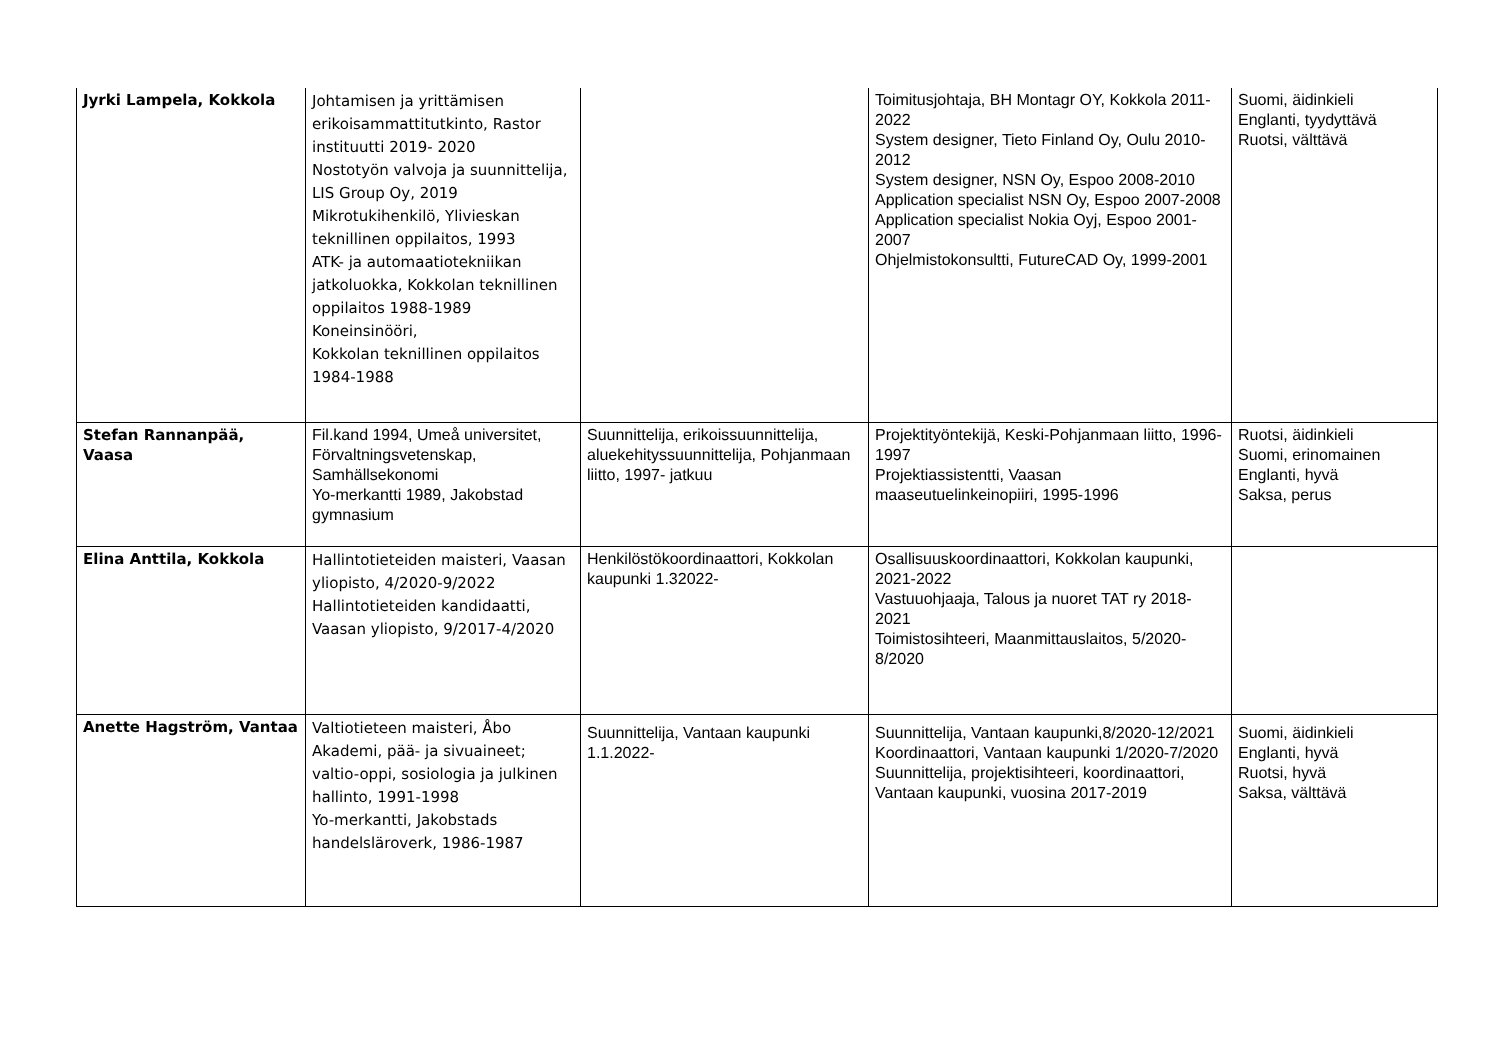| Jyrki Lampela, Kokkola | Johtamisen ja yrittämisen erikoisammattitutkinto, Rastor instituutti 2019- 2020 Nostotyön valvoja ja suunnittelija, LIS Group Oy, 2019 Mikrotukihenkilö, Ylivieskan teknillinen oppilaitos, 1993 ATK- ja automaatiotekniikan jatkoluokka, Kokkolan teknillinen oppilaitos 1988-1989 Koneinsinööri, Kokkolan teknillinen oppilaitos 1984-1988 | | Toimitusjohtaja, BH Montagr OY, Kokkola 2011-2022 System designer, Tieto Finland Oy, Oulu 2010-2012 System designer, NSN Oy, Espoo 2008-2010 Application specialist NSN Oy, Espoo 2007-2008 Application specialist Nokia Oyj, Espoo 2001-2007 Ohjelmistokonsultti, FutureCAD Oy, 1999-2001 | Suomi, äidinkieli Englanti, tyydyttävä Ruotsi, välttävä |
| Stefan Rannanpää, Vaasa | Fil.kand 1994, Umeå universitet, Förvaltningsvetenskap, Samhällsekonomi Yo-merkantti 1989, Jakobstad gymnasium | Suunnittelija, erikoissuunnittelija, aluekehityssuunnittelija, Pohjanmaan liitto, 1997- jatkuu | Projektityöntekijä, Keski-Pohjanmaan liitto, 1996-1997 Projektiassistentti, Vaasan maaseutuelinkeinopiiri, 1995-1996 | Ruotsi, äidinkieli Suomi, erinomainen Englanti, hyvä Saksa, perus |
| Elina Anttila, Kokkola | Hallintotieteiden maisteri, Vaasan yliopisto, 4/2020-9/2022 Hallintotieteiden kandidaatti, Vaasan yliopisto, 9/2017-4/2020 | Henkilöstökoordinaattori, Kokkolan kaupunki 1.32022- | Osallisuuskoordinaattori, Kokkolan kaupunki, 2021-2022 Vastuuohjaaja, Talous ja nuoret TAT ry 2018-2021 Toimistosihteeri, Maanmittauslaitos, 5/2020-8/2020 | |
| Anette Hagström, Vantaa | Valtiotieteen maisteri, Åbo Akademi, pää- ja sivuaineet; valtio-oppi, sosiologia ja julkinen hallinto, 1991-1998 Yo-merkantti, Jakobstads handelsläroverk, 1986-1987 | Suunnittelija, Vantaan kaupunki 1.1.2022- | Suunnittelija, Vantaan kaupunki,8/2020-12/2021 Koordinaattori, Vantaan kaupunki 1/2020-7/2020 Suunnittelija, projektisihteeri, koordinaattori, Vantaan kaupunki, vuosina 2017-2019 | Suomi, äidinkieli Englanti, hyvä Ruotsi, hyvä Saksa, välttävä |